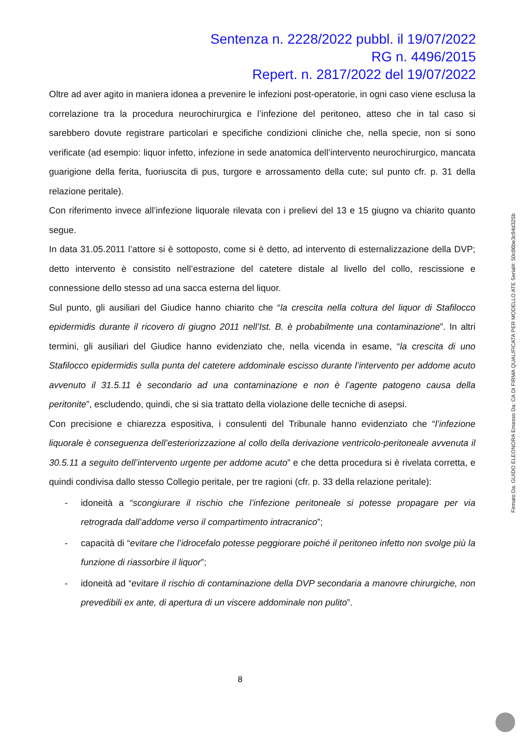Sentenza n. 2228/2022 pubbl. il 19/07/2022
RG n. 4496/2015
Repert. n. 2817/2022 del 19/07/2022
Oltre ad aver agito in maniera idonea a prevenire le infezioni post-operatorie, in ogni caso viene esclusa la correlazione tra la procedura neurochirurgica e l’infezione del peritoneo, atteso che in tal caso si sarebbero dovute registrare particolari e specifiche condizioni cliniche che, nella specie, non si sono verificate (ad esempio: liquor infetto, infezione in sede anatomica dell’intervento neurochirurgico, mancata guarigione della ferita, fuoriuscita di pus, turgore e arrossamento della cute; sul punto cfr. p. 31 della relazione peritale).
Con riferimento invece all’infezione liquorale rilevata con i prelievi del 13 e 15 giugno va chiarito quanto segue.
In data 31.05.2011 l’attore si è sottoposto, come si è detto, ad intervento di esternalizzazione della DVP; detto intervento è consistito nell’estrazione del catetere distale al livello del collo, rescissione e connessione dello stesso ad una sacca esterna del liquor.
Sul punto, gli ausiliari del Giudice hanno chiarito che “la crescita nella coltura del liquor di Stafilocco epidermidis durante il ricovero di giugno 2011 nell’Ist. B. è probabilmente una contaminazione”. In altri termini, gli ausiliari del Giudice hanno evidenziato che, nella vicenda in esame, “la crescita di uno Stafilocco epidermidis sulla punta del catetere addominale escisso durante l’intervento per addome acuto avvenuto il 31.5.11 è secondario ad una contaminazione e non è l’agente patogeno causa della peritonite”, escludendo, quindi, che si sia trattato della violazione delle tecniche di asepsi.
Con precisione e chiarezza espositiva, i consulenti del Tribunale hanno evidenziato che “l’infezione liquorale è conseguenza dell’esteriorizzazione al collo della derivazione ventricolo-peritoneale avvenuta il 30.5.11 a seguito dell’intervento urgente per addome acuto” e che detta procedura si è rivelata corretta, e quindi condivisa dallo stesso Collegio peritale, per tre ragioni (cfr. p. 33 della relazione peritale):
- idoneità a “scongiurare il rischio che l’infezione peritoneale si potesse propagare per via retrograda dall’addome verso il compartimento intracranico”;
- capacità di “evitare che l’idrocefalo potesse peggiorare poiché il peritoneo infetto non svolge più la funzione di riassorbire il liquor”;
- idoneità ad “evitare il rischio di contaminazione della DVP secondaria a manovre chirurgiche, non prevedibili ex ante, di apertura di un viscere addominale non pulito”.
Firmato Da: GUIDO ELEONORA Emesso Da: CA DI FIRMA QUALIFICATA PER MODELLO ATE Serial#: 50c86be3c94d325b
8